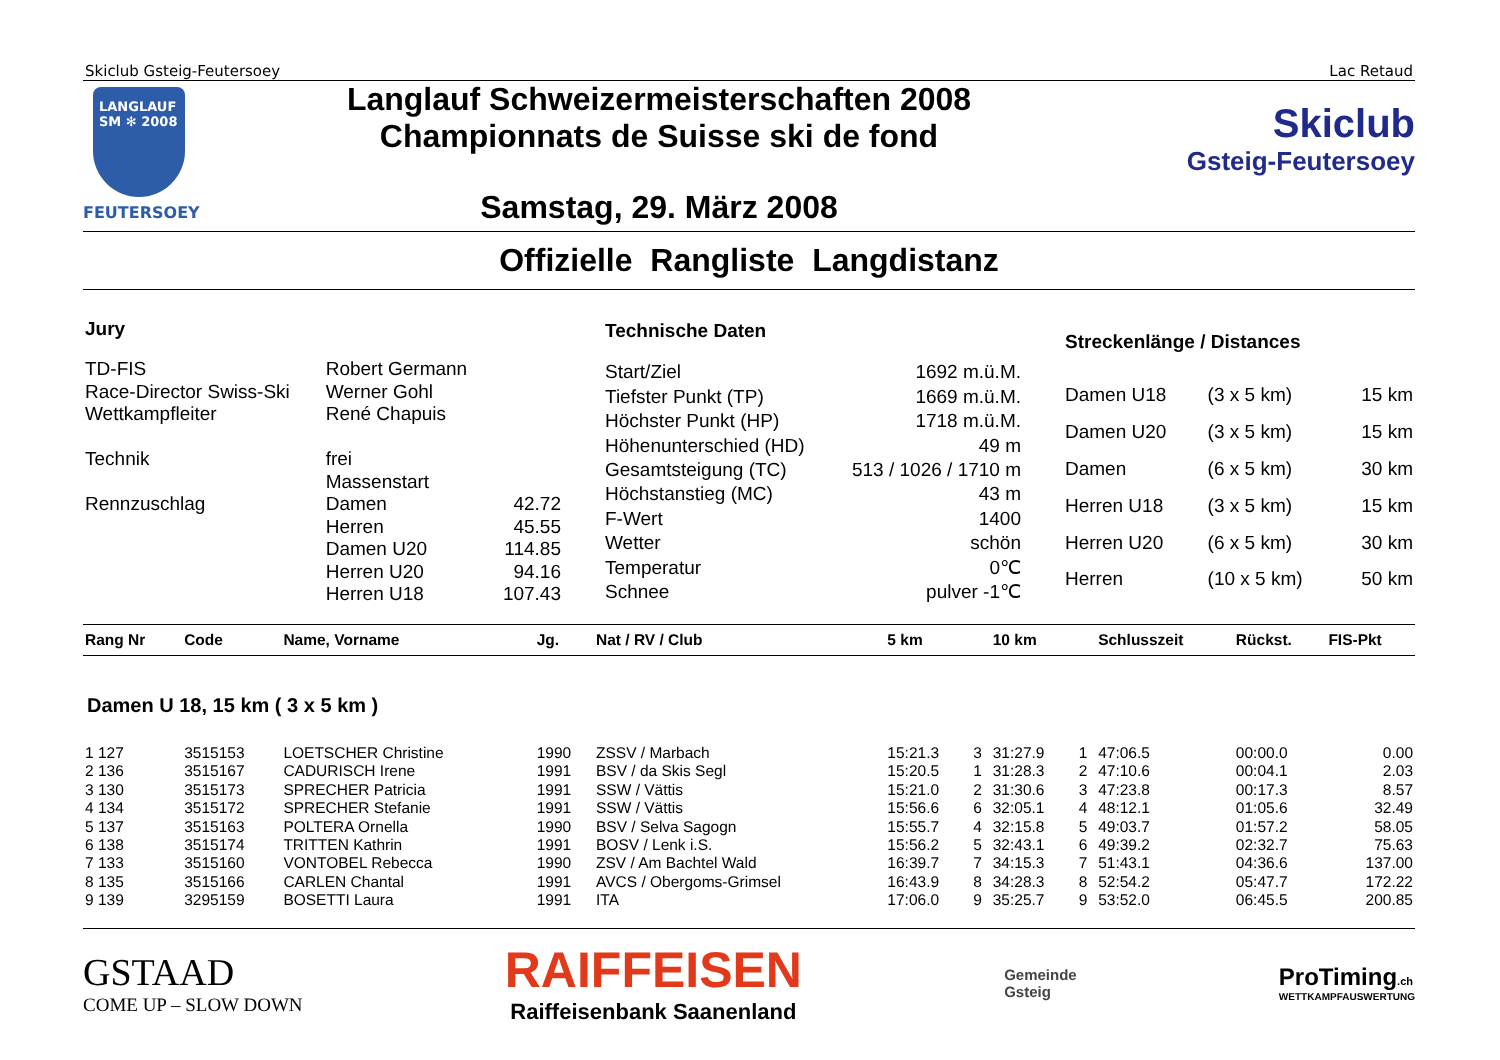Skiclub Gsteig-Feutersoey Lac Retaud
LANGLAUF
SM ✻ 2008
FEUTERSOEY
Langlauf Schweizermeisterschaften 2008
Championnats de Suisse ski de fond
Samstag, 29. März 2008
Skiclub
Gsteig-Feutersoey
Offizielle Rangliste Langdistanz
| Jury | | |
| --- | --- | --- |
| TD-FIS | Robert Germann | |
| Race-Director Swiss-Ski | Werner Gohl | |
| Wettkampfleiter | René Chapuis | |
| Technik | frei | |
| | Massenstart | |
| Rennzuschlag | Damen | 42.72 |
| | Herren | 45.55 |
| | Damen U20 | 114.85 |
| | Herren U20 | 94.16 |
| | Herren U18 | 107.43 |
| Technische Daten | |
| --- | --- |
| Start/Ziel | 1692 m.ü.M. |
| Tiefster Punkt (TP) | 1669 m.ü.M. |
| Höchster Punkt (HP) | 1718 m.ü.M. |
| Höhenunterschied (HD) | 49 m |
| Gesamtsteigung (TC) | 513 / 1026 / 1710 m |
| Höchstanstieg (MC) | 43 m |
| F-Wert | 1400 |
| Wetter | schön |
| Temperatur | 0℃ |
| Schnee | pulver -1℃ |
| Streckenlänge / Distances | | |
| --- | --- | --- |
| Damen U18 | (3 x 5 km) | 15 km |
| Damen U20 | (3 x 5 km) | 15 km |
| Damen | (6 x 5 km) | 30 km |
| Herren U18 | (3 x 5 km) | 15 km |
| Herren U20 | (6 x 5 km) | 30 km |
| Herren | (10 x 5 km) | 50 km |
| Rang Nr | Code | Name, Vorname | Jg. | Nat / RV / Club | 5 km | | 10 km | | Schlusszeit | Rückst. | FIS-Pkt |
| --- | --- | --- | --- | --- | --- | --- | --- | --- | --- | --- | --- |
| Damen U 18, 15 km ( 3 x 5 km ) | | | | | | | | | | | |
| 1 127 | 3515153 | LOETSCHER Christine | 1990 | ZSSV / Marbach | 15:21.3 | 3 | 31:27.9 | 1 | 47:06.5 | 00:00.0 | 0.00 |
| 2 136 | 3515167 | CADURISCH Irene | 1991 | BSV / da Skis Segl | 15:20.5 | 1 | 31:28.3 | 2 | 47:10.6 | 00:04.1 | 2.03 |
| 3 130 | 3515173 | SPRECHER Patricia | 1991 | SSW / Vättis | 15:21.0 | 2 | 31:30.6 | 3 | 47:23.8 | 00:17.3 | 8.57 |
| 4 134 | 3515172 | SPRECHER Stefanie | 1991 | SSW / Vättis | 15:56.6 | 6 | 32:05.1 | 4 | 48:12.1 | 01:05.6 | 32.49 |
| 5 137 | 3515163 | POLTERA Ornella | 1990 | BSV / Selva Sagogn | 15:55.7 | 4 | 32:15.8 | 5 | 49:03.7 | 01:57.2 | 58.05 |
| 6 138 | 3515174 | TRITTEN Kathrin | 1991 | BOSV / Lenk i.S. | 15:56.2 | 5 | 32:43.1 | 6 | 49:39.2 | 02:32.7 | 75.63 |
| 7 133 | 3515160 | VONTOBEL Rebecca | 1990 | ZSV / Am Bachtel Wald | 16:39.7 | 7 | 34:15.3 | 7 | 51:43.1 | 04:36.6 | 137.00 |
| 8 135 | 3515166 | CARLEN Chantal | 1991 | AVCS / Obergoms-Grimsel | 16:43.9 | 8 | 34:28.3 | 8 | 52:54.2 | 05:47.7 | 172.22 |
| 9 139 | 3295159 | BOSETTI Laura | 1991 | ITA | 17:06.0 | 9 | 35:25.7 | 9 | 53:52.0 | 06:45.5 | 200.85 |
GSTAAD
COME UP – SLOW DOWN
RAIFFEISEN
Raiffeisenbank Saanenland
Gemeinde
Gsteig
ProTiming.ch
WETTKAMPFAUSWERTUNG